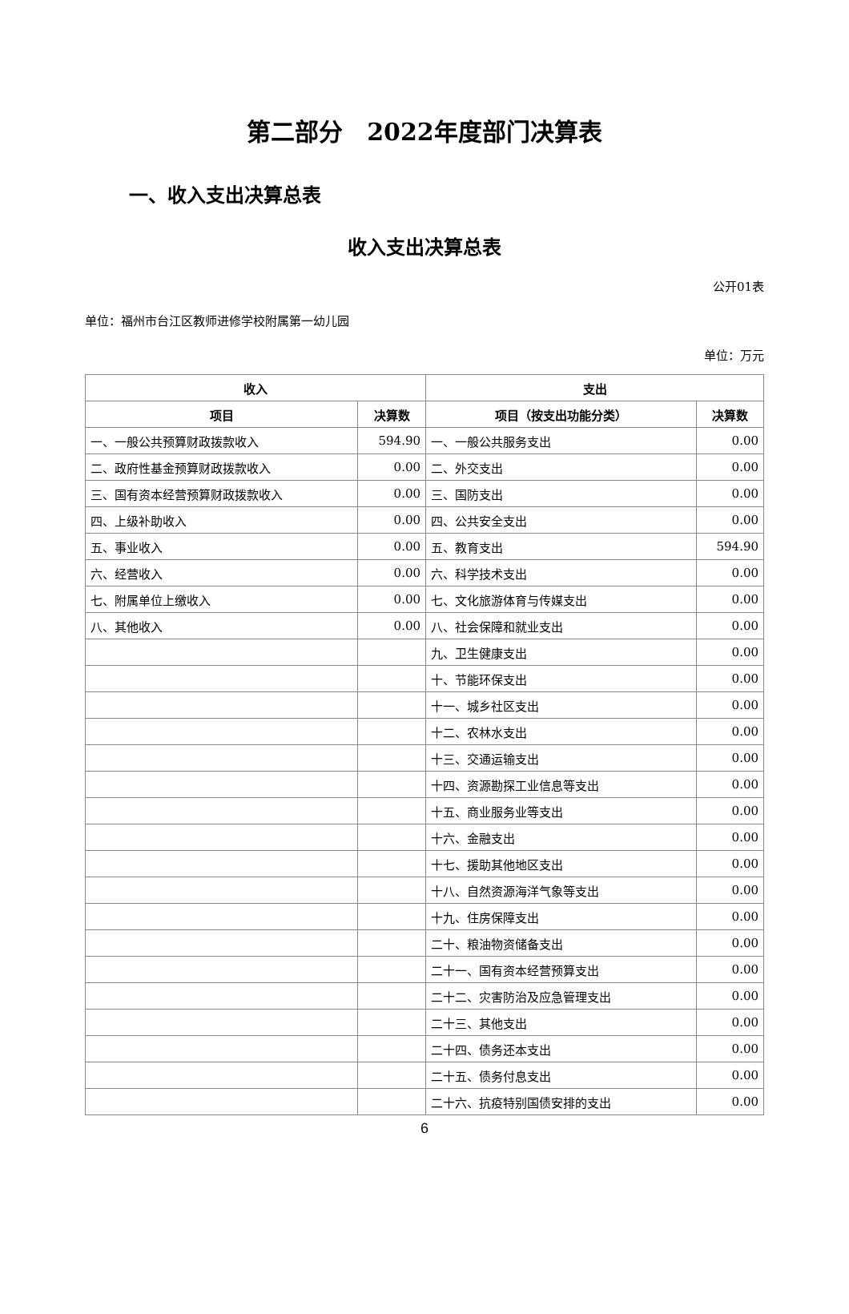第二部分　2022年度部门决算表
一、收入支出决算总表
收入支出决算总表
公开01表
单位：福州市台江区教师进修学校附属第一幼儿园
单位：万元
| 收入 | | 支出 | |
| --- | --- | --- | --- |
| 项目 | 决算数 | 项目（按支出功能分类） | 决算数 |
| 一、一般公共预算财政拨款收入 | 594.90 | 一、一般公共服务支出 | 0.00 |
| 二、政府性基金预算财政拨款收入 | 0.00 | 二、外交支出 | 0.00 |
| 三、国有资本经营预算财政拨款收入 | 0.00 | 三、国防支出 | 0.00 |
| 四、上级补助收入 | 0.00 | 四、公共安全支出 | 0.00 |
| 五、事业收入 | 0.00 | 五、教育支出 | 594.90 |
| 六、经营收入 | 0.00 | 六、科学技术支出 | 0.00 |
| 七、附属单位上缴收入 | 0.00 | 七、文化旅游体育与传媒支出 | 0.00 |
| 八、其他收入 | 0.00 | 八、社会保障和就业支出 | 0.00 |
| | | 九、卫生健康支出 | 0.00 |
| | | 十、节能环保支出 | 0.00 |
| | | 十一、城乡社区支出 | 0.00 |
| | | 十二、农林水支出 | 0.00 |
| | | 十三、交通运输支出 | 0.00 |
| | | 十四、资源勘探工业信息等支出 | 0.00 |
| | | 十五、商业服务业等支出 | 0.00 |
| | | 十六、金融支出 | 0.00 |
| | | 十七、援助其他地区支出 | 0.00 |
| | | 十八、自然资源海洋气象等支出 | 0.00 |
| | | 十九、住房保障支出 | 0.00 |
| | | 二十、粮油物资储备支出 | 0.00 |
| | | 二十一、国有资本经营预算支出 | 0.00 |
| | | 二十二、灾害防治及应急管理支出 | 0.00 |
| | | 二十三、其他支出 | 0.00 |
| | | 二十四、债务还本支出 | 0.00 |
| | | 二十五、债务付息支出 | 0.00 |
| | | 二十六、抗疫特别国债安排的支出 | 0.00 |
6